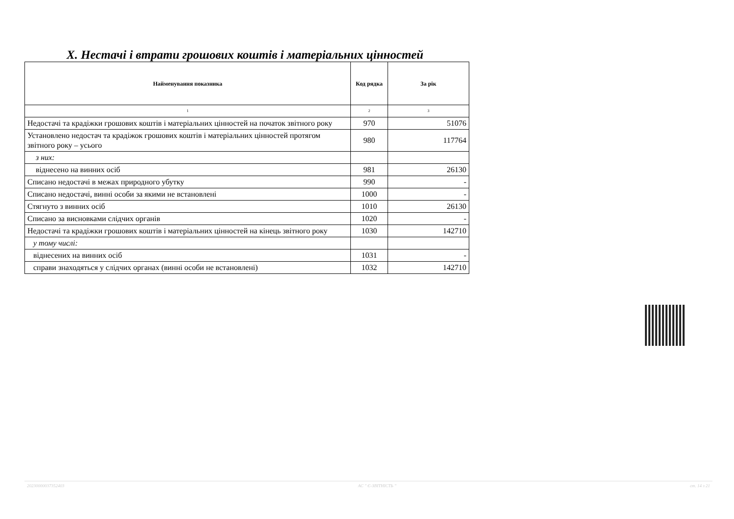X. Нестачі і втрати грошових коштів і матеріальних цінностей
| Найменування показника | Код рядка | За рік |
| --- | --- | --- |
| 1 | 2 | 3 |
| Недостачі та крадіжки грошових коштів і матеріальних цінностей на початок звітного року | 970 | 51076 |
| Установлено недостач та крадіжок грошових коштів і матеріальних цінностей протягом звітного року – усього | 980 | 117764 |
| з них: | | |
| віднесено на винних осіб | 981 | 26130 |
| Списано недостачі в межах природного убутку | 990 | - |
| Списано недостачі, винні особи за якими не встановлені | 1000 | - |
| Стягнуто з винних осіб | 1010 | 26130 |
| Списано за висновками слідчих органів | 1020 | - |
| Недостачі та крадіжки грошових коштів і матеріальних цінностей на кінець звітного року | 1030 | 142710 |
| у тому числі: | | |
| віднесених на винних осіб | 1031 | - |
| справи знаходяться у слідчих органах (винні особи не встановлені) | 1032 | 142710 |
20230000037352403 АС " Є-ЗВІТНІСТЬ " ст. 14 з 21